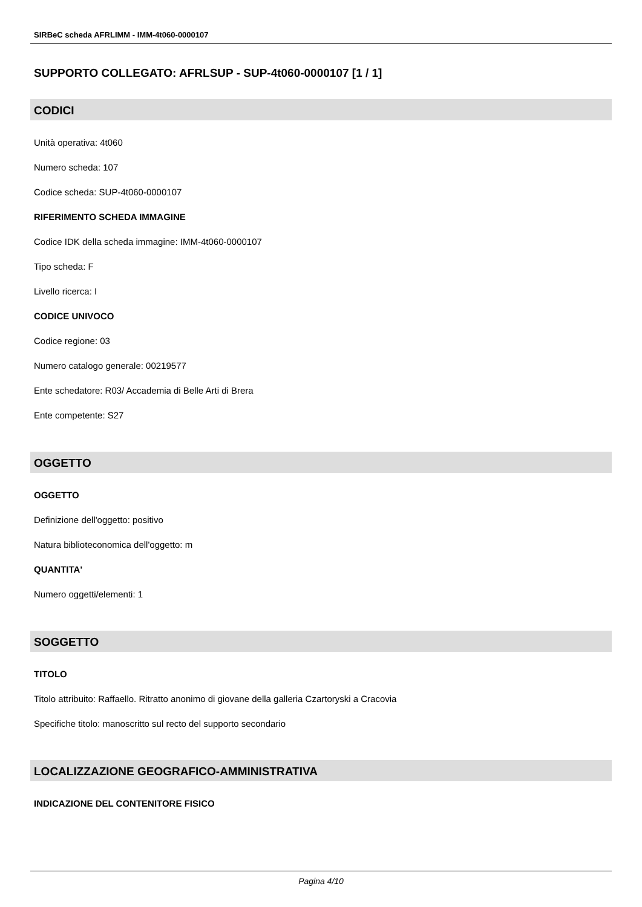SIRBeC scheda AFRLIMM - IMM-4t060-0000107
SUPPORTO COLLEGATO: AFRLSUP - SUP-4t060-0000107 [1 / 1]
CODICI
Unità operativa: 4t060
Numero scheda: 107
Codice scheda: SUP-4t060-0000107
RIFERIMENTO SCHEDA IMMAGINE
Codice IDK della scheda immagine: IMM-4t060-0000107
Tipo scheda: F
Livello ricerca: I
CODICE UNIVOCO
Codice regione: 03
Numero catalogo generale: 00219577
Ente schedatore: R03/ Accademia di Belle Arti di Brera
Ente competente: S27
OGGETTO
OGGETTO
Definizione dell'oggetto: positivo
Natura biblioteconomica dell'oggetto: m
QUANTITA'
Numero oggetti/elementi: 1
SOGGETTO
TITOLO
Titolo attribuito: Raffaello. Ritratto anonimo di giovane della galleria Czartoryski a Cracovia
Specifiche titolo: manoscritto sul recto del supporto secondario
LOCALIZZAZIONE GEOGRAFICO-AMMINISTRATIVA
INDICAZIONE DEL CONTENITORE FISICO
Pagina 4/10